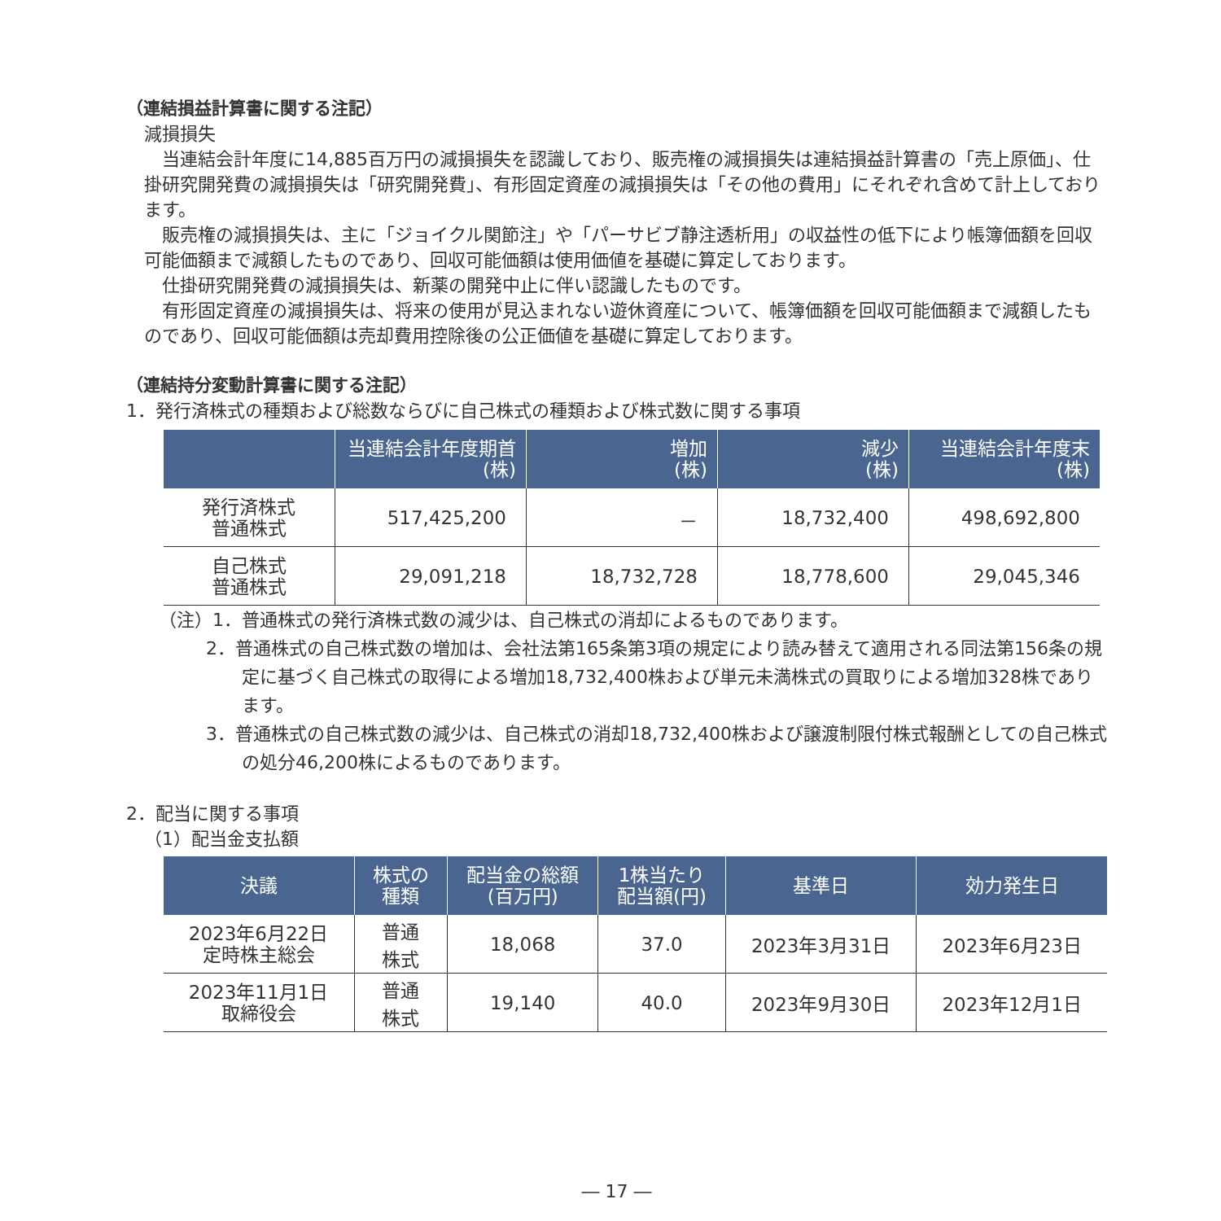（連結損益計算書に関する注記）
減損損失
当連結会計年度に14,885百万円の減損損失を認識しており、販売権の減損損失は連結損益計算書の「売上原価」、仕掛研究開発費の減損損失は「研究開発費」、有形固定資産の減損損失は「その他の費用」にそれぞれ含めて計上しております。
販売権の減損損失は、主に「ジョイクル関節注」や「パーサビブ静注透析用」の収益性の低下により帳簿価額を回収可能価額まで減額したものであり、回収可能価額は使用価値を基礎に算定しております。
仕掛研究開発費の減損損失は、新薬の開発中止に伴い認識したものです。
有形固定資産の減損損失は、将来の使用が見込まれない遊休資産について、帳簿価額を回収可能価額まで減額したものであり、回収可能価額は売却費用控除後の公正価値を基礎に算定しております。
（連結持分変動計算書に関する注記）
1．発行済株式の種類および総数ならびに自己株式の種類および株式数に関する事項
| | 当連結会計年度期首 (株) | 増加 (株) | 減少 (株) | 当連結会計年度末 (株) |
| --- | --- | --- | --- | --- |
| 発行済株式 普通株式 | 517,425,200 | － | 18,732,400 | 498,692,800 |
| 自己株式 普通株式 | 29,091,218 | 18,732,728 | 18,778,600 | 29,045,346 |
（注）1．普通株式の発行済株式数の減少は、自己株式の消却によるものであります。
2．普通株式の自己株式数の増加は、会社法第165条第3項の規定により読み替えて適用される同法第156条の規定に基づく自己株式の取得による増加18,732,400株および単元未満株式の買取りによる増加328株であります。
3．普通株式の自己株式数の減少は、自己株式の消却18,732,400株および譲渡制限付株式報酬としての自己株式の処分46,200株によるものであります。
2．配当に関する事項
（1）配当金支払額
| 決議 | 株式の 種類 | 配当金の総額 (百万円) | 1株当たり 配当額(円) | 基準日 | 効力発生日 |
| --- | --- | --- | --- | --- | --- |
| 2023年6月22日 定時株主総会 | 普通 株式 | 18,068 | 37.0 | 2023年3月31日 | 2023年6月23日 |
| 2023年11月1日 取締役会 | 普通 株式 | 19,140 | 40.0 | 2023年9月30日 | 2023年12月1日 |
― 17 ―